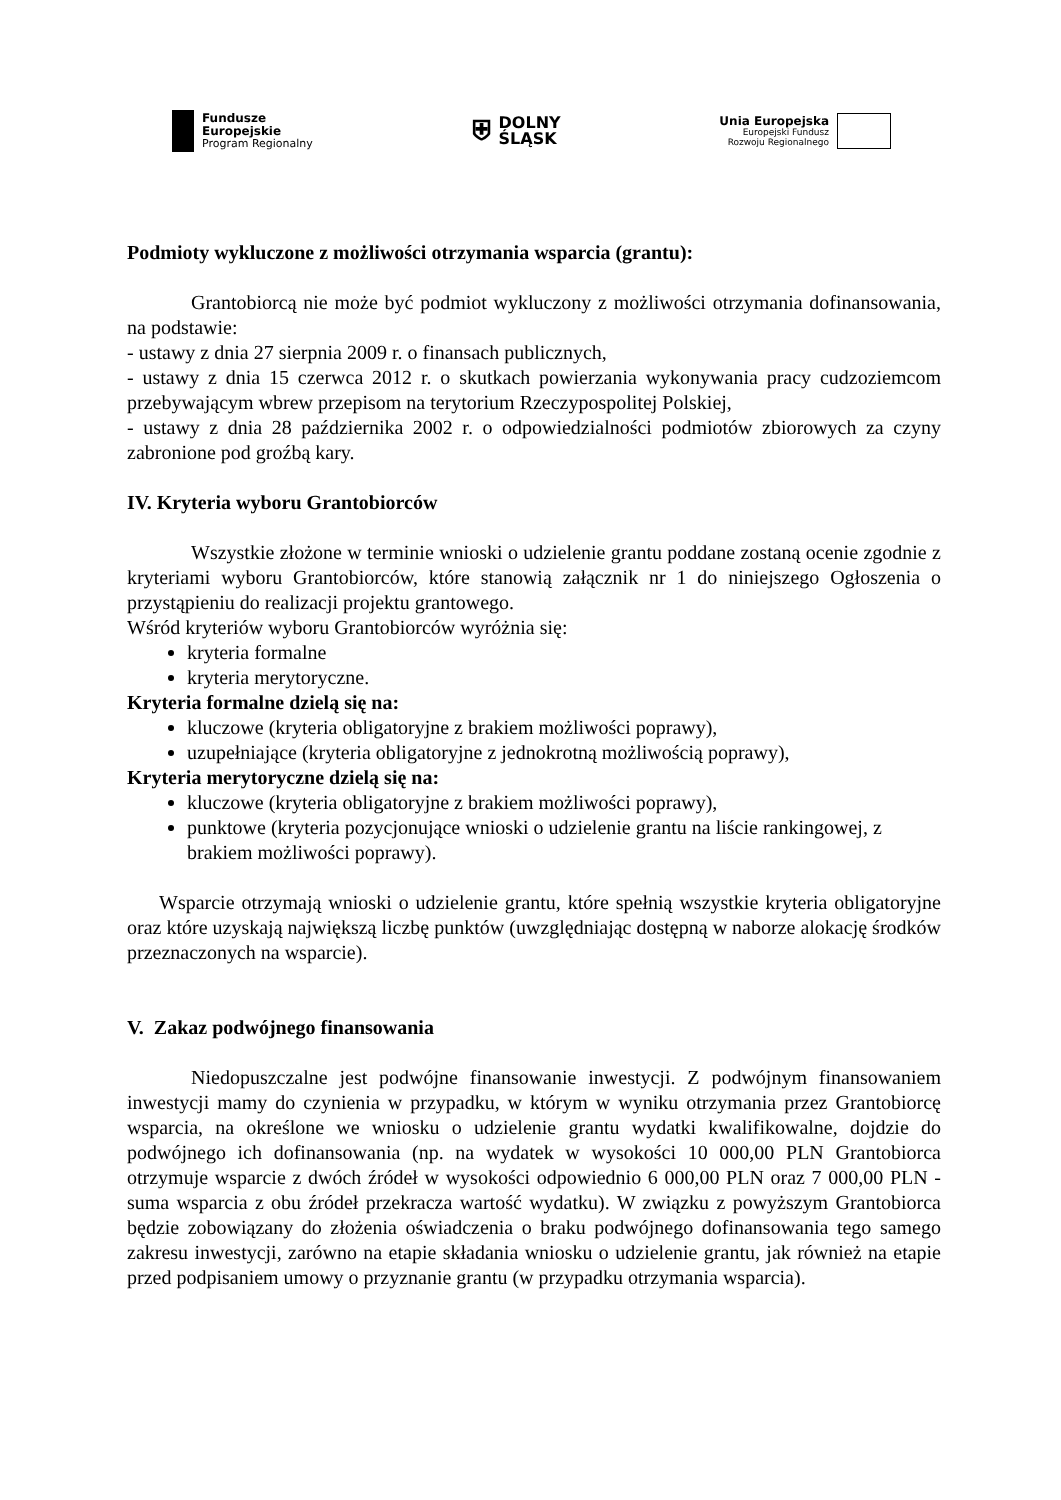Fundusze
Europejskie
Program Regionalny
⛨
DOLNY
ŚLĄSK
Unia Europejska
Europejski Fundusz
Rozwoju Regionalnego
Podmioty wykluczone z możliwości otrzymania wsparcia (grantu):
Grantobiorcą nie może być podmiot wykluczony z możliwości otrzymania dofinansowania, na podstawie:
- ustawy z dnia 27 sierpnia 2009 r. o finansach publicznych,
- ustawy z dnia 15 czerwca 2012 r. o skutkach powierzania wykonywania pracy cudzoziemcom przebywającym wbrew przepisom na terytorium Rzeczypospolitej Polskiej,
- ustawy z dnia 28 października 2002 r. o odpowiedzialności podmiotów zbiorowych za czyny zabronione pod groźbą kary.
IV. Kryteria wyboru Grantobiorców
Wszystkie złożone w terminie wnioski o udzielenie grantu poddane zostaną ocenie zgodnie z kryteriami wyboru Grantobiorców, które stanowią załącznik nr 1 do niniejszego Ogłoszenia o przystąpieniu do realizacji projektu grantowego.
Wśród kryteriów wyboru Grantobiorców wyróżnia się:
kryteria formalne
kryteria merytoryczne.
Kryteria formalne dzielą się na:
kluczowe (kryteria obligatoryjne z brakiem możliwości poprawy),
uzupełniające (kryteria obligatoryjne z jednokrotną możliwością poprawy),
Kryteria merytoryczne dzielą się na:
kluczowe (kryteria obligatoryjne z brakiem możliwości poprawy),
punktowe (kryteria pozycjonujące wnioski o udzielenie grantu na liście rankingowej, z brakiem możliwości poprawy).
Wsparcie otrzymają wnioski o udzielenie grantu, które spełnią wszystkie kryteria obligatoryjne oraz które uzyskają największą liczbę punktów (uwzględniając dostępną w naborze alokację środków przeznaczonych na wsparcie).
V. Zakaz podwójnego finansowania
Niedopuszczalne jest podwójne finansowanie inwestycji. Z podwójnym finansowaniem inwestycji mamy do czynienia w przypadku, w którym w wyniku otrzymania przez Grantobiorcę wsparcia, na określone we wniosku o udzielenie grantu wydatki kwalifikowalne, dojdzie do podwójnego ich dofinansowania (np. na wydatek w wysokości 10 000,00 PLN Grantobiorca otrzymuje wsparcie z dwóch źródeł w wysokości odpowiednio 6 000,00 PLN oraz 7 000,00 PLN - suma wsparcia z obu źródeł przekracza wartość wydatku). W związku z powyższym Grantobiorca będzie zobowiązany do złożenia oświadczenia o braku podwójnego dofinansowania tego samego zakresu inwestycji, zarówno na etapie składania wniosku o udzielenie grantu, jak również na etapie przed podpisaniem umowy o przyznanie grantu (w przypadku otrzymania wsparcia).